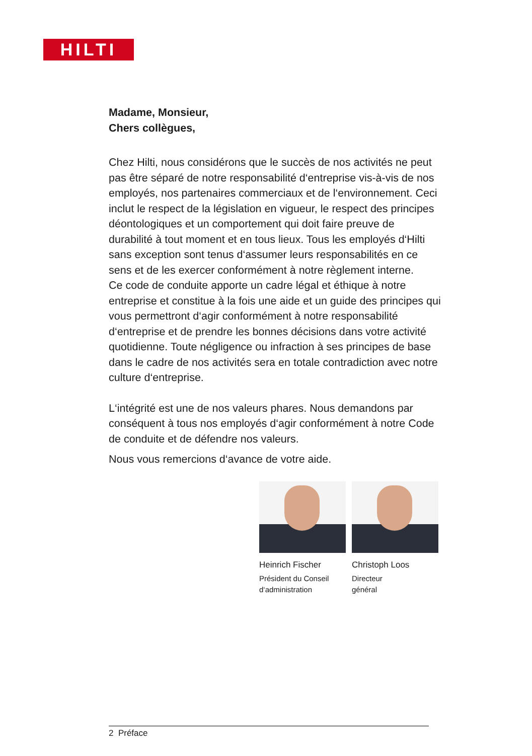HILTI
Madame, Monsieur,
Chers collègues,
Chez Hilti, nous considérons que le succès de nos activités ne peut pas être séparé de notre responsabilité d‘entreprise vis-à-vis de nos employés, nos partenaires commerciaux et de l‘environnement. Ceci inclut le respect de la législation en vigueur, le respect des principes déontologiques et un comportement qui doit faire preuve de durabilité à tout moment et en tous lieux. Tous les employés d‘Hilti sans exception sont tenus d‘assumer leurs responsabilités en ce sens et de les exercer conformément à notre règlement interne.
Ce code de conduite apporte un cadre légal et éthique à notre entreprise et constitue à la fois une aide et un guide des principes qui vous permettront d‘agir conformément à notre responsabilité d‘entreprise et de prendre les bonnes décisions dans votre activité quotidienne. Toute négligence ou infraction à ses principes de base dans le cadre de nos activités sera en totale contradiction avec notre culture d‘entreprise.
L‘intégrité est une de nos valeurs phares. Nous demandons par conséquent à tous nos employés d‘agir conformément à notre Code de conduite et de défendre nos valeurs.
Nous vous remercions d‘avance de votre aide.
Heinrich Fischer
Président du Conseil
d‘administration
Christoph Loos
Directeur
général
2 Préface